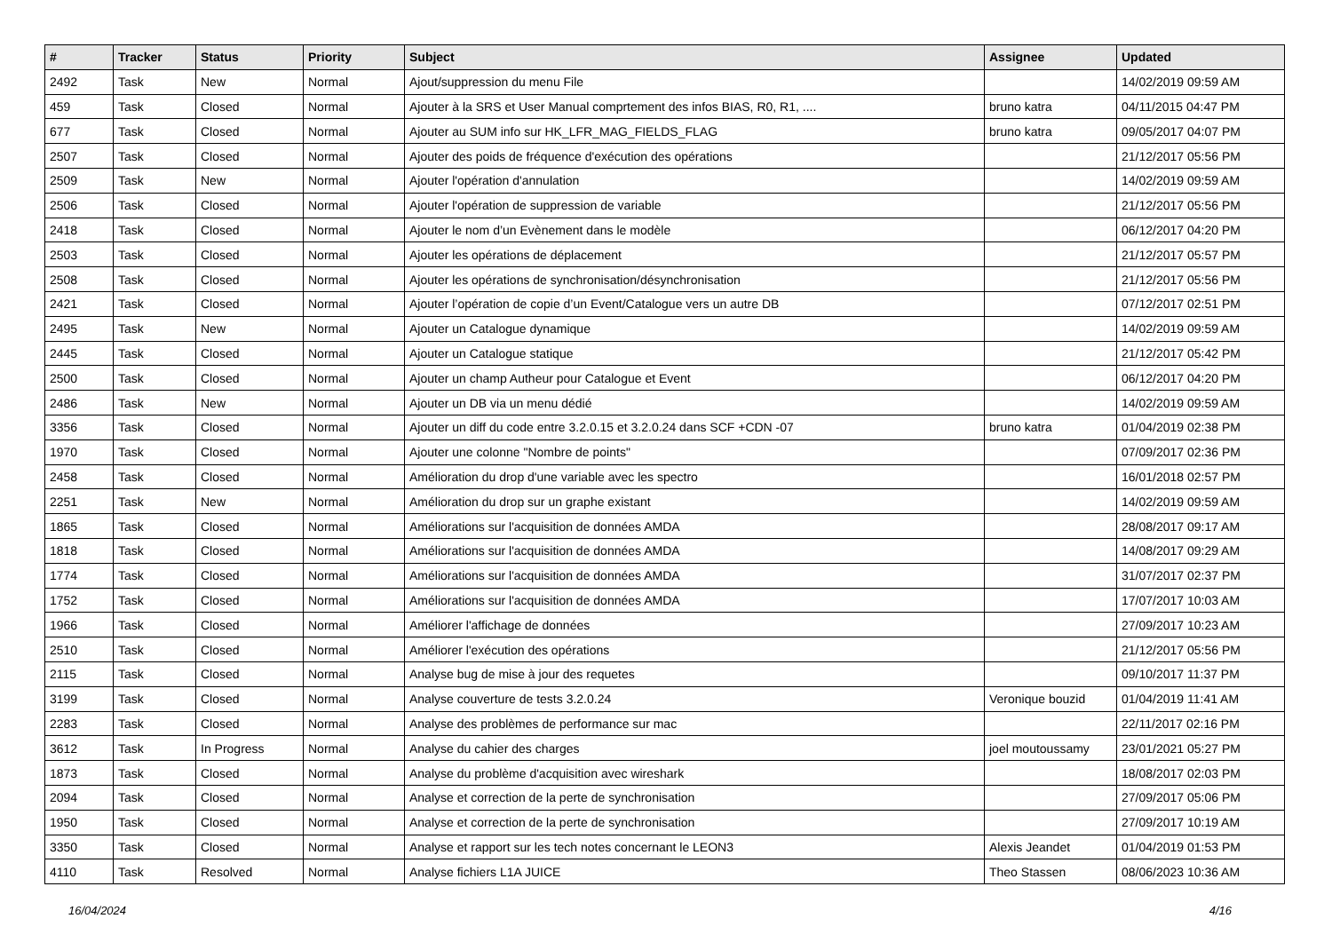| # | Tracker | Status | Priority | Subject | Assignee | Updated |
| --- | --- | --- | --- | --- | --- | --- |
| 2492 | Task | New | Normal | Ajout/suppression du menu File | | 14/02/2019 09:59 AM |
| 459 | Task | Closed | Normal | Ajouter à la SRS et User Manual comprtement des infos BIAS, R0, R1, .... | bruno katra | 04/11/2015 04:47 PM |
| 677 | Task | Closed | Normal | Ajouter au SUM info sur HK_LFR_MAG_FIELDS_FLAG | bruno katra | 09/05/2017 04:07 PM |
| 2507 | Task | Closed | Normal | Ajouter des poids de fréquence d'exécution des opérations | | 21/12/2017 05:56 PM |
| 2509 | Task | New | Normal | Ajouter l'opération d'annulation | | 14/02/2019 09:59 AM |
| 2506 | Task | Closed | Normal | Ajouter l'opération de suppression de variable | | 21/12/2017 05:56 PM |
| 2418 | Task | Closed | Normal | Ajouter le nom d’un Evènement dans le modèle | | 06/12/2017 04:20 PM |
| 2503 | Task | Closed | Normal | Ajouter les opérations de déplacement | | 21/12/2017 05:57 PM |
| 2508 | Task | Closed | Normal | Ajouter les opérations de synchronisation/désynchronisation | | 21/12/2017 05:56 PM |
| 2421 | Task | Closed | Normal | Ajouter l’opération de copie d’un Event/Catalogue vers un autre DB | | 07/12/2017 02:51 PM |
| 2495 | Task | New | Normal | Ajouter un Catalogue dynamique | | 14/02/2019 09:59 AM |
| 2445 | Task | Closed | Normal | Ajouter un Catalogue statique | | 21/12/2017 05:42 PM |
| 2500 | Task | Closed | Normal | Ajouter un champ Autheur pour Catalogue et Event | | 06/12/2017 04:20 PM |
| 2486 | Task | New | Normal | Ajouter un DB via un menu dédié | | 14/02/2019 09:59 AM |
| 3356 | Task | Closed | Normal | Ajouter un diff du code entre 3.2.0.15 et 3.2.0.24 dans SCF +CDN -07 | bruno katra | 01/04/2019 02:38 PM |
| 1970 | Task | Closed | Normal | Ajouter une colonne "Nombre de points" | | 07/09/2017 02:36 PM |
| 2458 | Task | Closed | Normal | Amélioration du drop d'une variable avec les spectro | | 16/01/2018 02:57 PM |
| 2251 | Task | New | Normal | Amélioration du drop sur un graphe existant | | 14/02/2019 09:59 AM |
| 1865 | Task | Closed | Normal | Améliorations sur l'acquisition de données AMDA | | 28/08/2017 09:17 AM |
| 1818 | Task | Closed | Normal | Améliorations sur l'acquisition de données AMDA | | 14/08/2017 09:29 AM |
| 1774 | Task | Closed | Normal | Améliorations sur l'acquisition de données AMDA | | 31/07/2017 02:37 PM |
| 1752 | Task | Closed | Normal | Améliorations sur l'acquisition de données AMDA | | 17/07/2017 10:03 AM |
| 1966 | Task | Closed | Normal | Améliorer l'affichage de données | | 27/09/2017 10:23 AM |
| 2510 | Task | Closed | Normal | Améliorer l'exécution des opérations | | 21/12/2017 05:56 PM |
| 2115 | Task | Closed | Normal | Analyse bug de mise à jour des requetes | | 09/10/2017 11:37 PM |
| 3199 | Task | Closed | Normal | Analyse couverture de tests 3.2.0.24 | Veronique bouzid | 01/04/2019 11:41 AM |
| 2283 | Task | Closed | Normal | Analyse des problèmes de performance sur mac | | 22/11/2017 02:16 PM |
| 3612 | Task | In Progress | Normal | Analyse du cahier des charges | joel moutoussamy | 23/01/2021 05:27 PM |
| 1873 | Task | Closed | Normal | Analyse du problème d'acquisition avec wireshark | | 18/08/2017 02:03 PM |
| 2094 | Task | Closed | Normal | Analyse et correction de la perte de synchronisation | | 27/09/2017 05:06 PM |
| 1950 | Task | Closed | Normal | Analyse et correction de la perte de synchronisation | | 27/09/2017 10:19 AM |
| 3350 | Task | Closed | Normal | Analyse et rapport sur les tech notes concernant le LEON3 | Alexis Jeandet | 01/04/2019 01:53 PM |
| 4110 | Task | Resolved | Normal | Analyse fichiers L1A JUICE | Theo Stassen | 08/06/2023 10:36 AM |
16/04/2024 4/16